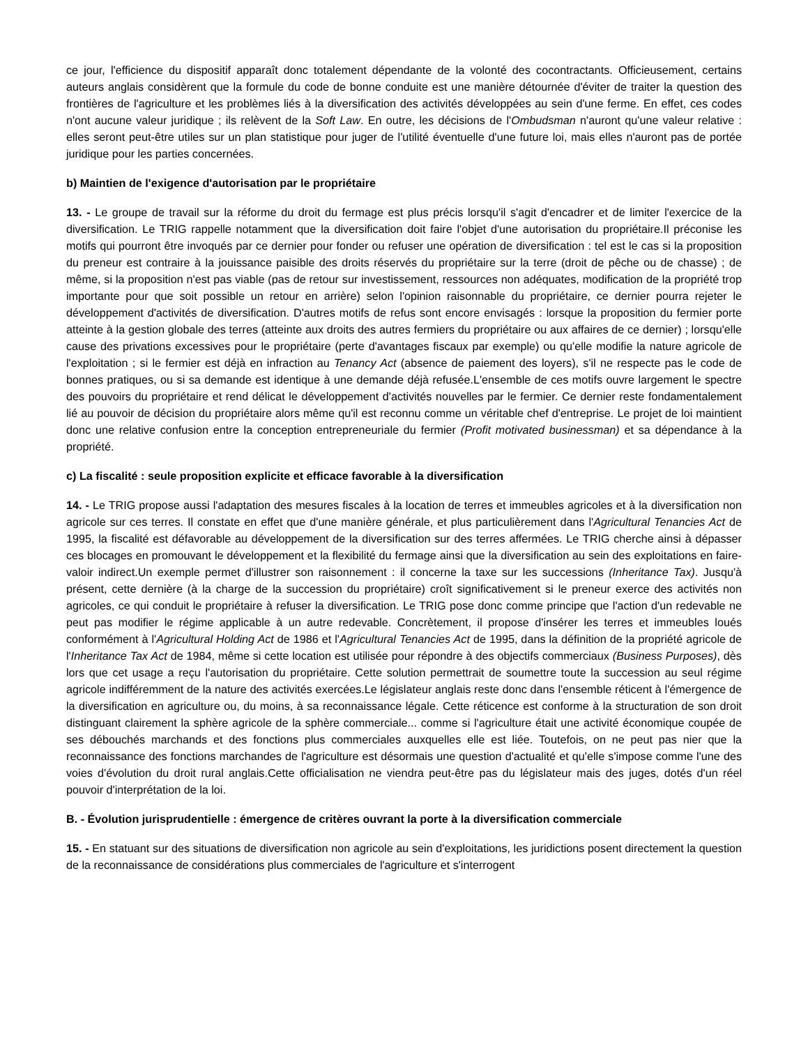ce jour, l'efficience du dispositif apparaît donc totalement dépendante de la volonté des cocontractants. Officieusement, certains auteurs anglais considèrent que la formule du code de bonne conduite est une manière détournée d'éviter de traiter la question des frontières de l'agriculture et les problèmes liés à la diversification des activités développées au sein d'une ferme. En effet, ces codes n'ont aucune valeur juridique ; ils relèvent de la Soft Law. En outre, les décisions de l'Ombudsman n'auront qu'une valeur relative : elles seront peut-être utiles sur un plan statistique pour juger de l'utilité éventuelle d'une future loi, mais elles n'auront pas de portée juridique pour les parties concernées.
b) Maintien de l'exigence d'autorisation par le propriétaire
13. - Le groupe de travail sur la réforme du droit du fermage est plus précis lorsqu'il s'agit d'encadrer et de limiter l'exercice de la diversification. Le TRIG rappelle notamment que la diversification doit faire l'objet d'une autorisation du propriétaire.Il préconise les motifs qui pourront être invoqués par ce dernier pour fonder ou refuser une opération de diversification : tel est le cas si la proposition du preneur est contraire à la jouissance paisible des droits réservés du propriétaire sur la terre (droit de pêche ou de chasse) ; de même, si la proposition n'est pas viable (pas de retour sur investissement, ressources non adéquates, modification de la propriété trop importante pour que soit possible un retour en arrière) selon l'opinion raisonnable du propriétaire, ce dernier pourra rejeter le développement d'activités de diversification. D'autres motifs de refus sont encore envisagés : lorsque la proposition du fermier porte atteinte à la gestion globale des terres (atteinte aux droits des autres fermiers du propriétaire ou aux affaires de ce dernier) ; lorsqu'elle cause des privations excessives pour le propriétaire (perte d'avantages fiscaux par exemple) ou qu'elle modifie la nature agricole de l'exploitation ; si le fermier est déjà en infraction au Tenancy Act (absence de paiement des loyers), s'il ne respecte pas le code de bonnes pratiques, ou si sa demande est identique à une demande déjà refusée.L'ensemble de ces motifs ouvre largement le spectre des pouvoirs du propriétaire et rend délicat le développement d'activités nouvelles par le fermier. Ce dernier reste fondamentalement lié au pouvoir de décision du propriétaire alors même qu'il est reconnu comme un véritable chef d'entreprise. Le projet de loi maintient donc une relative confusion entre la conception entrepreneuriale du fermier (Profit motivated businessman) et sa dépendance à la propriété.
c) La fiscalité : seule proposition explicite et efficace favorable à la diversification
14. - Le TRIG propose aussi l'adaptation des mesures fiscales à la location de terres et immeubles agricoles et à la diversification non agricole sur ces terres. Il constate en effet que d'une manière générale, et plus particulièrement dans l'Agricultural Tenancies Act de 1995, la fiscalité est défavorable au développement de la diversification sur des terres affermées. Le TRIG cherche ainsi à dépasser ces blocages en promouvant le développement et la flexibilité du fermage ainsi que la diversification au sein des exploitations en faire-valoir indirect.Un exemple permet d'illustrer son raisonnement : il concerne la taxe sur les successions (Inheritance Tax). Jusqu'à présent, cette dernière (à la charge de la succession du propriétaire) croît significativement si le preneur exerce des activités non agricoles, ce qui conduit le propriétaire à refuser la diversification. Le TRIG pose donc comme principe que l'action d'un redevable ne peut pas modifier le régime applicable à un autre redevable. Concrètement, il propose d'insérer les terres et immeubles loués conformément à l'Agricultural Holding Act de 1986 et l'Agricultural Tenancies Act de 1995, dans la définition de la propriété agricole de l'Inheritance Tax Act de 1984, même si cette location est utilisée pour répondre à des objectifs commerciaux (Business Purposes), dès lors que cet usage a reçu l'autorisation du propriétaire. Cette solution permettrait de soumettre toute la succession au seul régime agricole indifféremment de la nature des activités exercées.Le législateur anglais reste donc dans l'ensemble réticent à l'émergence de la diversification en agriculture ou, du moins, à sa reconnaissance légale. Cette réticence est conforme à la structuration de son droit distinguant clairement la sphère agricole de la sphère commerciale... comme si l'agriculture était une activité économique coupée de ses débouchés marchands et des fonctions plus commerciales auxquelles elle est liée. Toutefois, on ne peut pas nier que la reconnaissance des fonctions marchandes de l'agriculture est désormais une question d'actualité et qu'elle s'impose comme l'une des voies d'évolution du droit rural anglais.Cette officialisation ne viendra peut-être pas du législateur mais des juges, dotés d'un réel pouvoir d'interprétation de la loi.
B. - Évolution jurisprudentielle : émergence de critères ouvrant la porte à la diversification commerciale
15. - En statuant sur des situations de diversification non agricole au sein d'exploitations, les juridictions posent directement la question de la reconnaissance de considérations plus commerciales de l'agriculture et s'interrogent